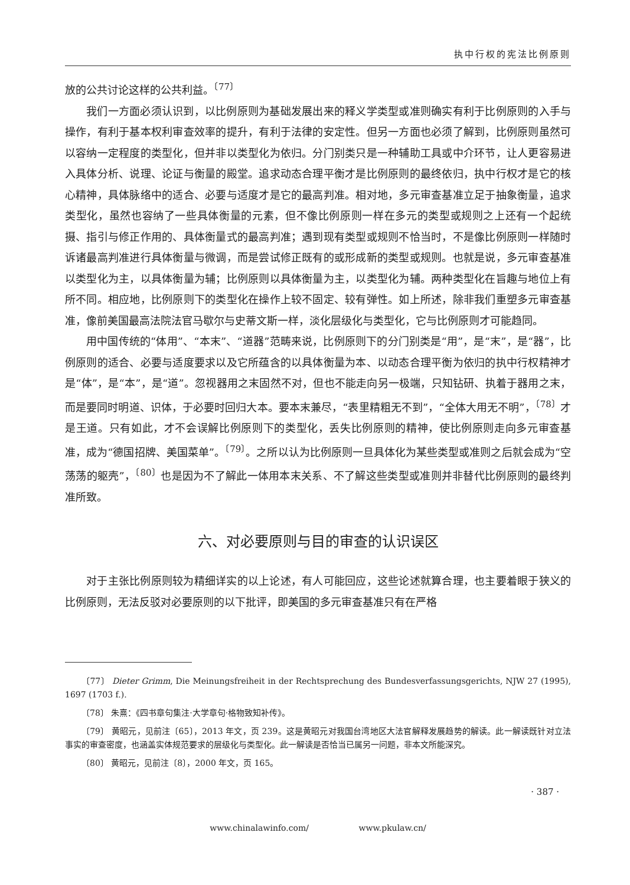执中行权的宪法比例原则
放的公共讨论这样的公共利益。<sup>〔77〕</sup>
我们一方面必须认识到，以比例原则为基础发展出来的释义学类型或准则确实有利于比例原则的入手与操作，有利于基本权利审查效率的提升，有利于法律的安定性。但另一方面也必须了解到，比例原则虽然可以容纳一定程度的类型化，但并非以类型化为依归。分门别类只是一种辅助工具或中介环节，让人更容易进入具体分析、说理、论证与衡量的殿堂。追求动态合理平衡才是比例原则的最终依归，执中行权才是它的核心精神，具体脉络中的适合、必要与适度才是它的最高判准。相对地，多元审查基准立足于抽象衡量，追求类型化，虽然也容纳了一些具体衡量的元素，但不像比例原则一样在多元的类型或规则之上还有一个起统摄、指引与修正作用的、具体衡量式的最高判准；遇到现有类型或规则不恰当时，不是像比例原则一样随时诉诸最高判准进行具体衡量与微调，而是尝试修正既有的或形成新的类型或规则。也就是说，多元审查基准以类型化为主，以具体衡量为辅；比例原则以具体衡量为主，以类型化为辅。两种类型化在旨趣与地位上有所不同。相应地，比例原则下的类型化在操作上较不固定、较有弹性。如上所述，除非我们重塑多元审查基准，像前美国最高法院法官马歇尔与史蒂文斯一样，淡化层级化与类型化，它与比例原则才可能趋同。
用中国传统的“体用”、“本末”、“道器”范畴来说，比例原则下的分门别类是“用”，是“末”，是“器”，比例原则的适合、必要与适度要求以及它所蕴含的以具体衡量为本、以动态合理平衡为依归的执中行权精神才是“体”，是“本”，是“道”。忽视器用之末固然不对，但也不能走向另一极端，只知钻研、执着于器用之末，而是要同时明道、识体，于必要时回归大本。要本末兼尽，“表里精粗无不到”，“全体大用无不明”，<sup>〔78〕</sup>才是王道。只有如此，才不会误解比例原则下的类型化，丢失比例原则的精神，使比例原则走向多元审查基准，成为“德国招牌、美国菜单”。<sup>〔79〕</sup>。之所以认为比例原则一旦具体化为某些类型或准则之后就会成为“空荡荡的躯壳”，<sup>〔80〕</sup>也是因为不了解此一体用本末关系、不了解这些类型或准则并非替代比例原则的最终判准所致。
六、对必要原则与目的审查的认识误区
对于主张比例原则较为精细详实的以上论述，有人可能回应，这些论述就算合理，也主要着眼于狭义的比例原则，无法反驳对必要原则的以下批评，即美国的多元审查基准只有在严格
〔77〕 Dieter Grimm, Die Meinungsfreiheit in der Rechtsprechung des Bundesverfassungsgerichts, NJW 27 (1995), 1697 (1703 f.).
〔78〕 朱熹：《四书章句集注·大学章句·格物致知补传》。
〔79〕 黄昭元，见前注〔65〕，2013 年文，页 239。这是黄昭元对我国台湾地区大法官解释发展趋势的解读。此一解读既针对立法事实的审查密度，也涵盖实体规范要求的层级化与类型化。此一解读是否恰当已属另一问题，非本文所能深究。
〔80〕 黄昭元，见前注〔8〕，2000 年文，页 165。
· 387 ·
www.chinalawinfo.com/ www.pkulaw.cn/